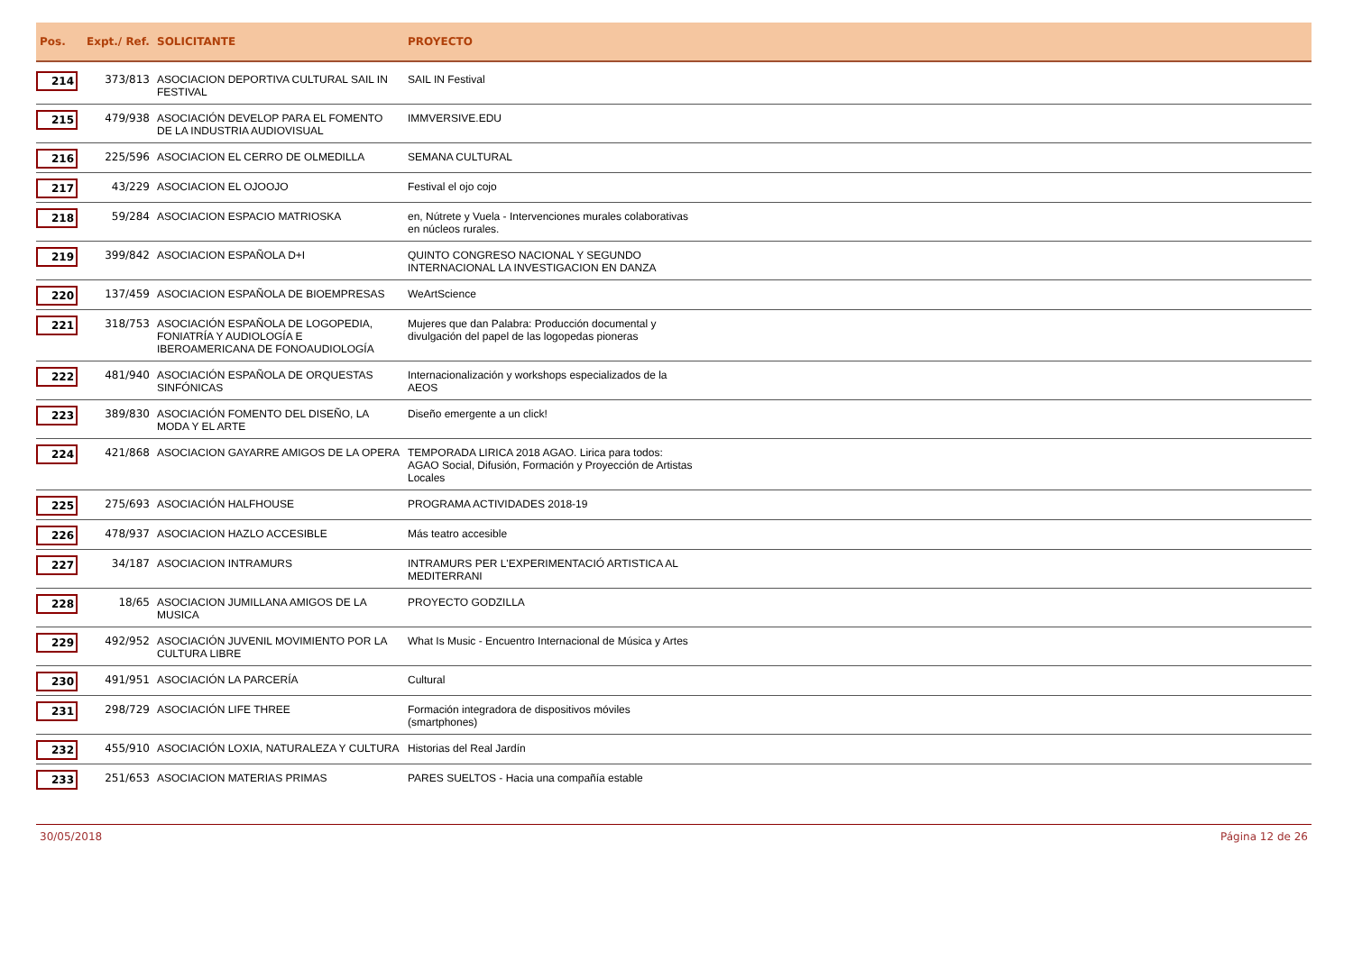| Pos. | Expt./ Ref. | SOLICITANTE | PROYECTO | |
| --- | --- | --- | --- | --- |
| 214 | 373/813 | ASOCIACION DEPORTIVA CULTURAL SAIL IN FESTIVAL | SAIL IN Festival | |
| 215 | 479/938 | ASOCIACIÓN DEVELOP PARA EL FOMENTO DE LA INDUSTRIA AUDIOVISUAL | IMMVERSIVE.EDU | |
| 216 | 225/596 | ASOCIACION EL CERRO DE OLMEDILLA | SEMANA CULTURAL | |
| 217 | 43/229 | ASOCIACION EL OJOOJO | Festival el ojo cojo | |
| 218 | 59/284 | ASOCIACION ESPACIO MATRIOSKA | en, Nútrete y Vuela - Intervenciones murales colaborativas en núcleos rurales. | |
| 219 | 399/842 | ASOCIACION ESPAÑOLA D+I | QUINTO CONGRESO NACIONAL Y SEGUNDO INTERNACIONAL LA INVESTIGACION EN DANZA | |
| 220 | 137/459 | ASOCIACION ESPAÑOLA DE BIOEMPRESAS | WeArtScience | |
| 221 | 318/753 | ASOCIACIÓN ESPAÑOLA DE LOGOPEDIA, FONIATRÍA Y AUDIOLOGÍA E IBEROAMERICANA DE FONOAUDIOLOGÍA | Mujeres que dan Palabra: Producción documental y divulgación del papel de las logopedas pioneras | |
| 222 | 481/940 | ASOCIACIÓN ESPAÑOLA DE ORQUESTAS SINFÓNICAS | Internacionalización y workshops especializados de la AEOS | |
| 223 | 389/830 | ASOCIACIÓN FOMENTO DEL DISEÑO, LA MODA Y EL ARTE | Diseño emergente a un click! | |
| 224 | 421/868 | ASOCIACION GAYARRE AMIGOS DE LA OPERA | TEMPORADA LIRICA 2018 AGAO. Lirica para todos: AGAO Social, Difusión, Formación y Proyección de Artistas Locales | |
| 225 | 275/693 | ASOCIACIÓN HALFHOUSE | PROGRAMA ACTIVIDADES 2018-19 | |
| 226 | 478/937 | ASOCIACION HAZLO ACCESIBLE | Más teatro accesible | |
| 227 | 34/187 | ASOCIACION INTRAMURS | INTRAMURS PER L'EXPERIMENTACIÓ ARTISTICA AL MEDITERRANI | |
| 228 | 18/65 | ASOCIACION JUMILLANA AMIGOS DE LA MUSICA | PROYECTO GODZILLA | |
| 229 | 492/952 | ASOCIACIÓN JUVENIL MOVIMIENTO POR LA CULTURA LIBRE | What Is Music - Encuentro Internacional de Música y Artes | |
| 230 | 491/951 | ASOCIACIÓN LA PARCERÍA | Cultural | |
| 231 | 298/729 | ASOCIACIÓN LIFE THREE | Formación integradora de dispositivos móviles (smartphones) | |
| 232 | 455/910 | ASOCIACIÓN LOXIA, NATURALEZA Y CULTURA | Historias del Real Jardín | |
| 233 | 251/653 | ASOCIACION MATERIAS PRIMAS | PARES SUELTOS - Hacia una compañía estable | |
30/05/2018 Página 12 de 26